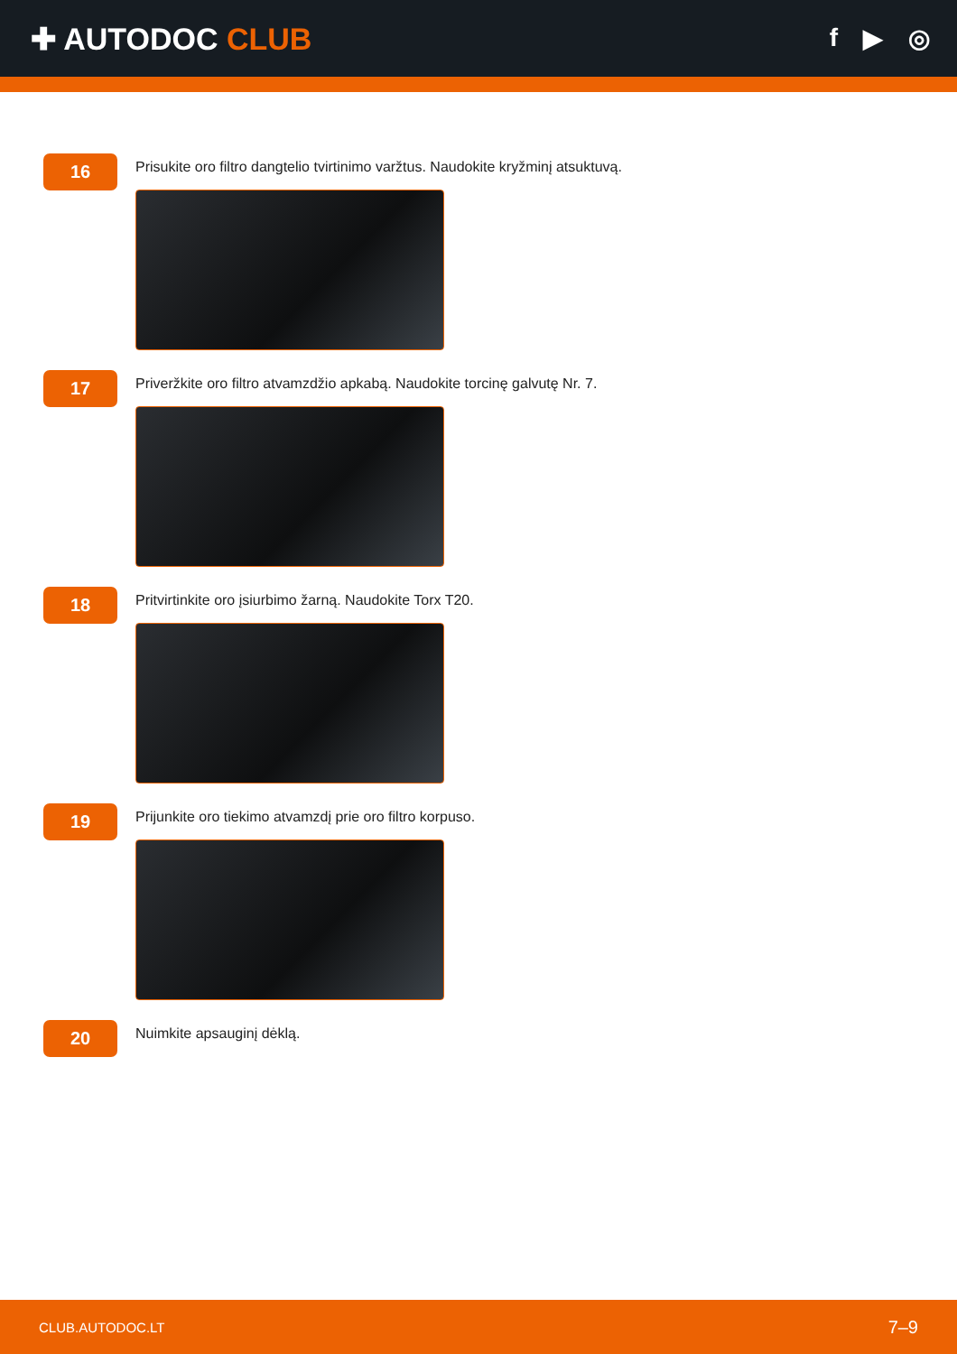✚ AUTODOC CLUB
f ▶ ◎
16
Prisukite oro filtro dangtelio tvirtinimo varžtus. Naudokite kryžminį atsuktuvą.
17
Priveržkite oro filtro atvamzdžio apkabą. Naudokite torcinę galvutę Nr. 7.
18
Pritvirtinkite oro įsiurbimo žarną. Naudokite Torx T20.
19
Prijunkite oro tiekimo atvamzdį prie oro filtro korpuso.
20
Nuimkite apsauginį dėklą.
CLUB.AUTODOC.LT 7–9